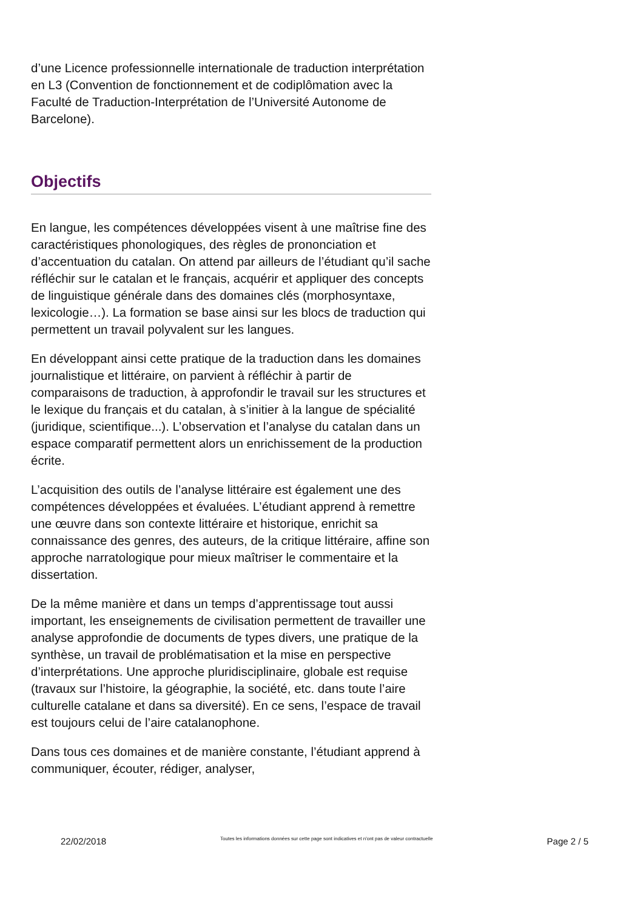d’une Licence professionnelle internationale de traduction interprétation en L3 (Convention de fonctionnement et de codiplômation avec la Faculté de Traduction-Interprétation de l’Université Autonome de Barcelone).
Objectifs
En langue, les compétences développées visent à une maîtrise fine des caractéristiques phonologiques, des règles de prononciation et d’accentuation du catalan. On attend par ailleurs de l’étudiant qu’il sache réfléchir sur le catalan et le français, acquérir et appliquer des concepts de linguistique générale dans des domaines clés (morphosyntaxe, lexicologie…). La formation se base ainsi sur les blocs de traduction qui permettent un travail polyvalent sur les langues.
En développant ainsi cette pratique de la traduction dans les domaines journalistique et littéraire, on parvient à réfléchir à partir de comparaisons de traduction, à approfondir le travail sur les structures et le lexique du français et du catalan, à s’initier à la langue de spécialité (juridique, scientifique...). L’observation et l’analyse du catalan dans un espace comparatif permettent alors un enrichissement de la production écrite.
L’acquisition des outils de l’analyse littéraire est également une des compétences développées et évaluées. L’étudiant apprend à remettre une œuvre dans son contexte littéraire et historique, enrichit sa connaissance des genres, des auteurs, de la critique littéraire, affine son approche narratologique pour mieux maîtriser le commentaire et la dissertation.
De la même manière et dans un temps d’apprentissage tout aussi important, les enseignements de civilisation permettent de travailler une analyse approfondie de documents de types divers, une pratique de la synthèse, un travail de problématisation et la mise en perspective d’interprétations. Une approche pluridisciplinaire, globale est requise (travaux sur l’histoire, la géographie, la société, etc. dans toute l’aire culturelle catalane et dans sa diversité). En ce sens, l’espace de travail est toujours celui de l’aire catalanophone.
Dans tous ces domaines et de manière constante, l’étudiant apprend à communiquer, écouter, rédiger, analyser,
22/02/2018 Toutes les informations données sur cette page sont indicatives et n'ont pas de valeur contractuelle Page 2 / 5